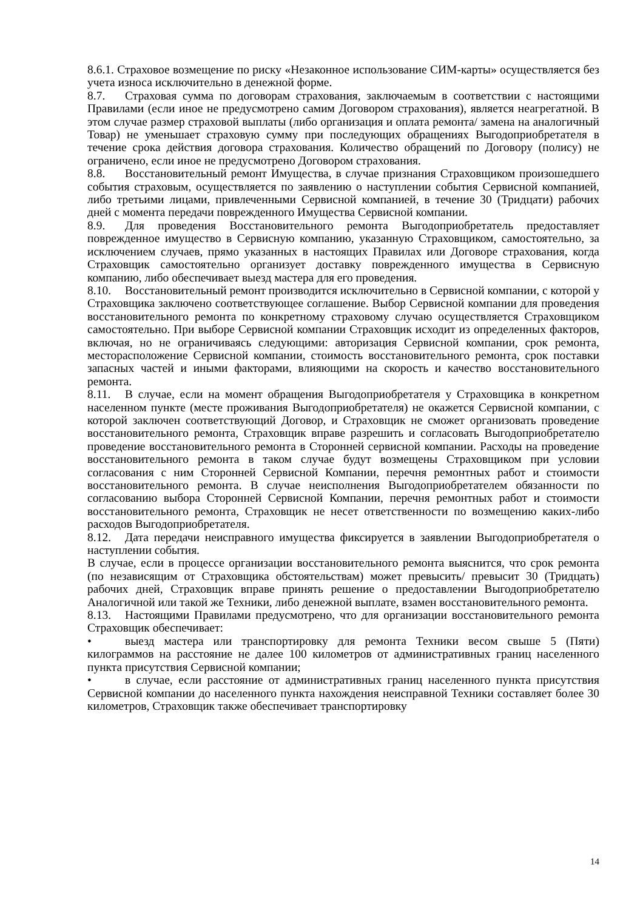8.6.1. Страховое возмещение по риску «Незаконное использование СИМ-карты» осуществляется без учета износа исключительно в денежной форме.
8.7. Страховая сумма по договорам страхования, заключаемым в соответствии с настоящими Правилами (если иное не предусмотрено самим Договором страхования), является неагрегатной. В этом случае размер страховой выплаты (либо организация и оплата ремонта/ замена на аналогичный Товар) не уменьшает страховую сумму при последующих обращениях Выгодоприобретателя в течение срока действия договора страхования. Количество обращений по Договору (полису) не ограничено, если иное не предусмотрено Договором страхования.
8.8. Восстановительный ремонт Имущества, в случае признания Страховщиком произошедшего события страховым, осуществляется по заявлению о наступлении события Сервисной компанией, либо третьими лицами, привлеченными Сервисной компанией, в течение 30 (Тридцати) рабочих дней с момента передачи поврежденного Имущества Сервисной компании.
8.9. Для проведения Восстановительного ремонта Выгодоприобретатель предоставляет поврежденное имущество в Сервисную компанию, указанную Страховщиком, самостоятельно, за исключением случаев, прямо указанных в настоящих Правилах или Договоре страхования, когда Страховщик самостоятельно организует доставку поврежденного имущества в Сервисную компанию, либо обеспечивает выезд мастера для его проведения.
8.10. Восстановительный ремонт производится исключительно в Сервисной компании, с которой у Страховщика заключено соответствующее соглашение. Выбор Сервисной компании для проведения восстановительного ремонта по конкретному страховому случаю осуществляется Страховщиком самостоятельно. При выборе Сервисной компании Страховщик исходит из определенных факторов, включая, но не ограничиваясь следующими: авторизация Сервисной компании, срок ремонта, месторасположение Сервисной компании, стоимость восстановительного ремонта, срок поставки запасных частей и иными факторами, влияющими на скорость и качество восстановительного ремонта.
8.11. В случае, если на момент обращения Выгодоприобретателя у Страховщика в конкретном населенном пункте (месте проживания Выгодоприобретателя) не окажется Сервисной компании, с которой заключен соответствующий Договор, и Страховщик не сможет организовать проведение восстановительного ремонта, Страховщик вправе разрешить и согласовать Выгодоприобретателю проведение восстановительного ремонта в Сторонней сервисной компании. Расходы на проведение восстановительного ремонта в таком случае будут возмещены Страховщиком при условии согласования с ним Сторонней Сервисной Компании, перечня ремонтных работ и стоимости восстановительного ремонта. В случае неисполнения Выгодоприобретателем обязанности по согласованию выбора Сторонней Сервисной Компании, перечня ремонтных работ и стоимости восстановительного ремонта, Страховщик не несет ответственности по возмещению каких-либо расходов Выгодоприобретателя.
8.12. Дата передачи неисправного имущества фиксируется в заявлении Выгодоприобретателя о наступлении события.
В случае, если в процессе организации восстановительного ремонта выяснится, что срок ремонта (по независящим от Страховщика обстоятельствам) может превысить/ превысит 30 (Тридцать) рабочих дней, Страховщик вправе принять решение о предоставлении Выгодоприобретателю Аналогичной или такой же Техники, либо денежной выплате, взамен восстановительного ремонта.
8.13. Настоящими Правилами предусмотрено, что для организации восстановительного ремонта Страховщик обеспечивает:
• выезд мастера или транспортировку для ремонта Техники весом свыше 5 (Пяти) килограммов на расстояние не далее 100 километров от административных границ населенного пункта присутствия Сервисной компании;
• в случае, если расстояние от административных границ населенного пункта присутствия Сервисной компании до населенного пункта нахождения неисправной Техники составляет более 30 километров, Страховщик также обеспечивает транспортировку
14